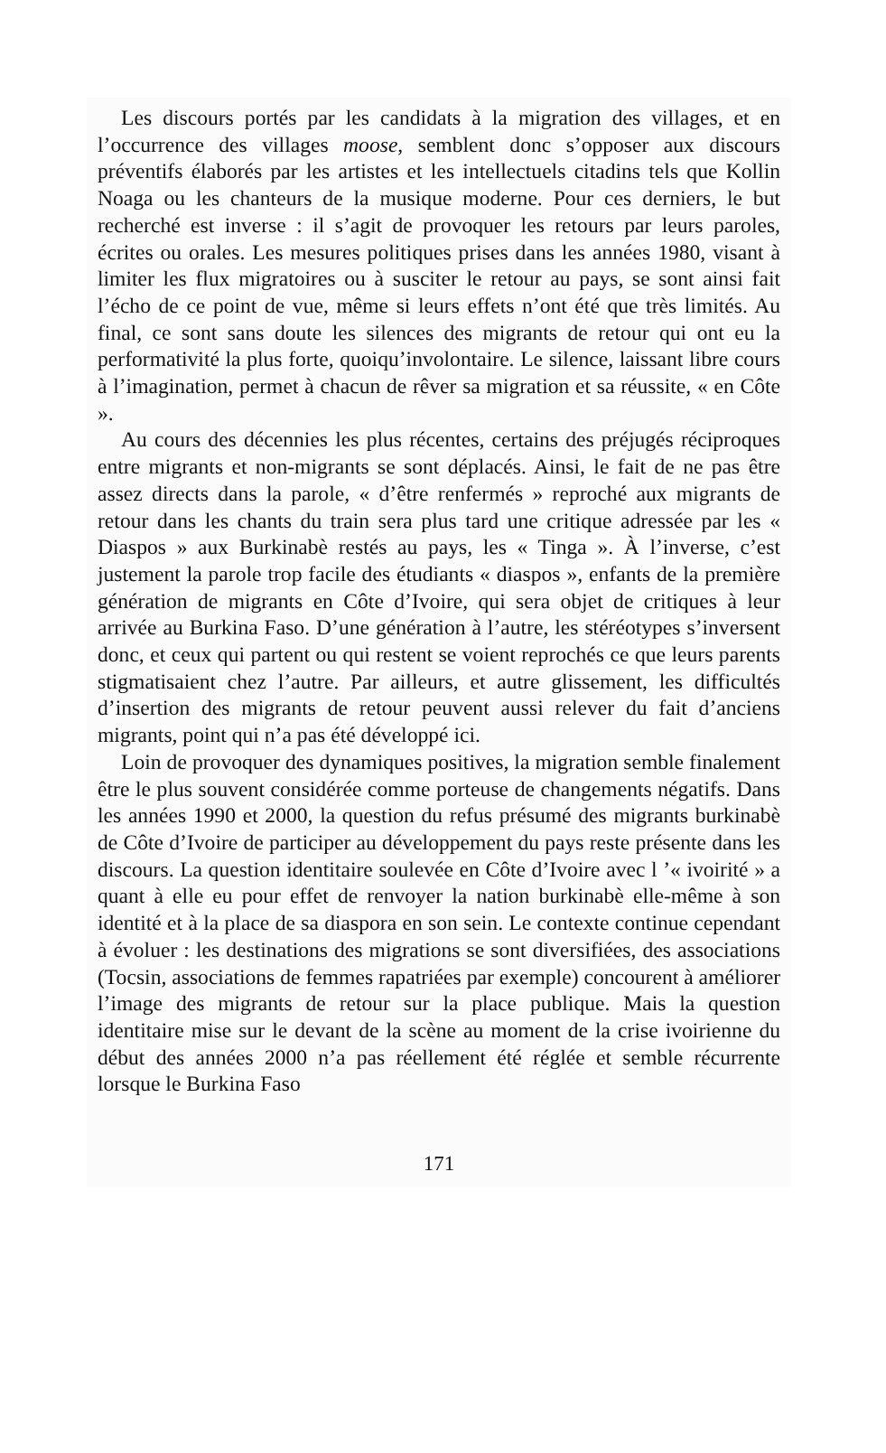Les discours portés par les candidats à la migration des villages, et en l’occurrence des villages moose, semblent donc s’opposer aux discours préventifs élaborés par les artistes et les intellectuels citadins tels que Kollin Noaga ou les chanteurs de la musique moderne. Pour ces derniers, le but recherché est inverse : il s’agit de provoquer les retours par leurs paroles, écrites ou orales. Les mesures politiques prises dans les années 1980, visant à limiter les flux migratoires ou à susciter le retour au pays, se sont ainsi fait l’écho de ce point de vue, même si leurs effets n’ont été que très limités. Au final, ce sont sans doute les silences des migrants de retour qui ont eu la performativité la plus forte, quoiqu’involontaire. Le silence, laissant libre cours à l’imagination, permet à chacun de rêver sa migration et sa réussite, « en Côte ».
Au cours des décennies les plus récentes, certains des préjugés réciproques entre migrants et non-migrants se sont déplacés. Ainsi, le fait de ne pas être assez directs dans la parole, « d’être renfermés » reproché aux migrants de retour dans les chants du train sera plus tard une critique adressée par les « Diaspos » aux Burkinabè restés au pays, les « Tinga ». À l’inverse, c’est justement la parole trop facile des étudiants « diaspos », enfants de la première génération de migrants en Côte d’Ivoire, qui sera objet de critiques à leur arrivée au Burkina Faso. D’une génération à l’autre, les stéréotypes s’inversent donc, et ceux qui partent ou qui restent se voient reprochés ce que leurs parents stigmatisaient chez l’autre. Par ailleurs, et autre glissement, les difficultés d’insertion des migrants de retour peuvent aussi relever du fait d’anciens migrants, point qui n’a pas été développé ici.
Loin de provoquer des dynamiques positives, la migration semble finalement être le plus souvent considérée comme porteuse de changements négatifs. Dans les années 1990 et 2000, la question du refus présumé des migrants burkinabè de Côte d’Ivoire de participer au développement du pays reste présente dans les discours. La question identitaire soulevée en Côte d’Ivoire avec l ’« ivoirité » a quant à elle eu pour effet de renvoyer la nation burkinabè elle-même à son identité et à la place de sa diaspora en son sein. Le contexte continue cependant à évoluer : les destinations des migrations se sont diversifiées, des associations (Tocsin, associations de femmes rapatriées par exemple) concourent à améliorer l’image des migrants de retour sur la place publique. Mais la question identitaire mise sur le devant de la scène au moment de la crise ivoirienne du début des années 2000 n’a pas réellement été réglée et semble récurrente lorsque le Burkina Faso
171